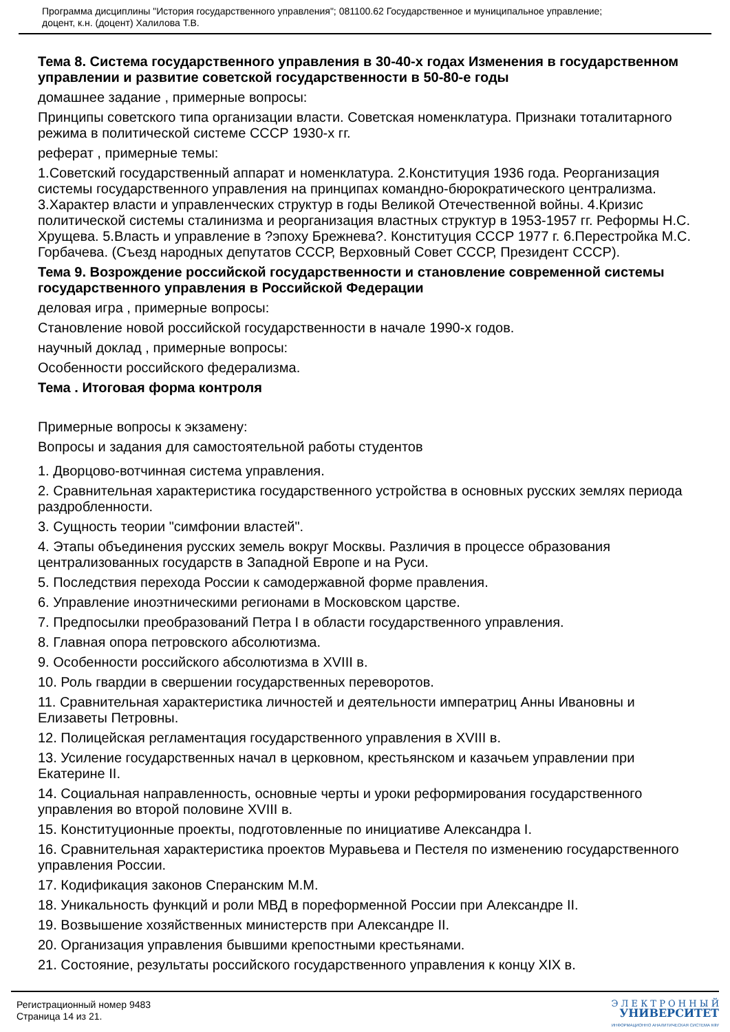Программа дисциплины "История государственного управления"; 081100.62 Государственное и муниципальное управление;
доцент, к.н. (доцент) Халилова Т.В.
Тема 8. Система государственного управления в 30-40-х годах Изменения в государственном управлении и развитие советской государственности в 50-80-е годы
домашнее задание , примерные вопросы:
Принципы советского типа организации власти. Советская номенклатура. Признаки тоталитарного режима в политической системе СССР 1930-х гг.
реферат , примерные темы:
1.Советский государственный аппарат и номенклатура. 2.Конституция 1936 года. Реорганизация системы государственного управления на принципах командно-бюрократического централизма. 3.Характер власти и управленческих структур в годы Великой Отечественной войны. 4.Кризис политической системы сталинизма и реорганизация властных структур в 1953-1957 гг. Реформы Н.С. Хрущева. 5.Власть и управление в ?эпоху Брежнева?. Конституция СССР 1977 г. 6.Перестройка М.С. Горбачева. (Съезд народных депутатов СССР, Верховный Совет СССР, Президент СССР).
Тема 9. Возрождение российской государственности и становление современной системы государственного управления в Российской Федерации
деловая игра , примерные вопросы:
Становление новой российской государственности в начале 1990-х годов.
научный доклад , примерные вопросы:
Особенности российского федерализма.
Тема . Итоговая форма контроля
Примерные вопросы к экзамену:
Вопросы и задания для самостоятельной работы студентов
1. Дворцово-вотчинная система управления.
2. Сравнительная характеристика государственного устройства в основных русских землях периода раздробленности.
3. Сущность теории "симфонии властей".
4. Этапы объединения русских земель вокруг Москвы. Различия в процессе образования централизованных государств в Западной Европе и на Руси.
5. Последствия перехода России к самодержавной форме правления.
6. Управление иноэтническими регионами в Московском царстве.
7. Предпосылки преобразований Петра I в области государственного управления.
8. Главная опора петровского абсолютизма.
9. Особенности российского абсолютизма в XVIII в.
10. Роль гвардии в свершении государственных переворотов.
11. Сравнительная характеристика личностей и деятельности императриц Анны Ивановны и Елизаветы Петровны.
12. Полицейская регламентация государственного управления в XVIII в.
13. Усиление государственных начал в церковном, крестьянском и казачьем управлении при Екатерине II.
14. Социальная направленность, основные черты и уроки реформирования государственного управления во второй половине XVIII в.
15. Конституционные проекты, подготовленные по инициативе Александра I.
16. Сравнительная характеристика проектов Муравьева и Пестеля по изменению государственного управления России.
17. Кодификация законов Сперанским М.М.
18. Уникальность функций и роли МВД в пореформенной России при Александре II.
19. Возвышение хозяйственных министерств при Александре II.
20. Организация управления бывшими крепостными крестьянами.
21. Состояние, результаты российского государственного управления к концу XIX в.
Регистрационный номер 9483
Страница 14 из 21.
Э Л Е К Т Р О Н Н Ы Й
УНИВЕРСИТЕТ
ИНФОРМАЦИОННО АНАЛИТИЧЕСКАЯ СИСТЕМА КФУ